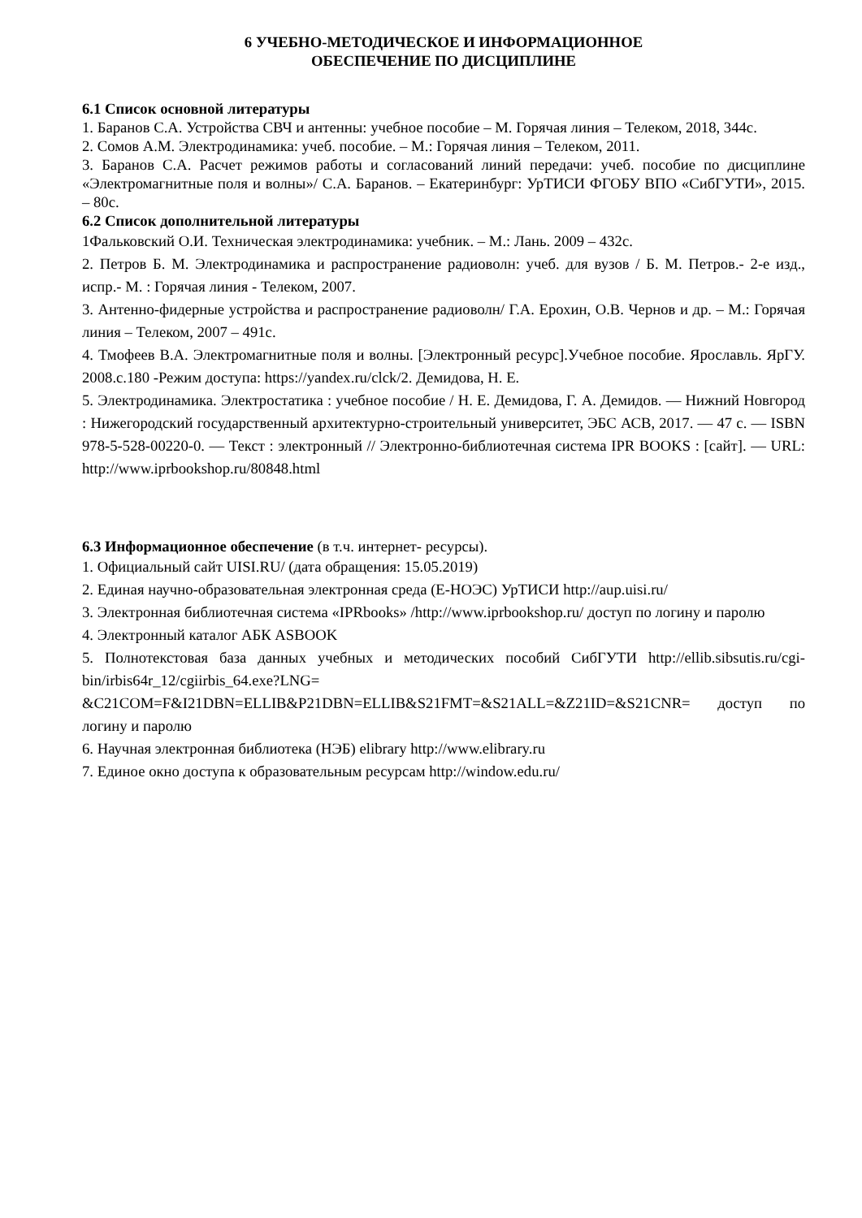6 УЧЕБНО-МЕТОДИЧЕСКОЕ И ИНФОРМАЦИОННОЕ
ОБЕСПЕЧЕНИЕ ПО ДИСЦИПЛИНЕ
6.1 Список основной литературы
1. Баранов С.А. Устройства СВЧ и антенны: учебное пособие – М. Горячая линия – Телеком, 2018, 344с.
2. Сомов А.М. Электродинамика: учеб. пособие. – М.: Горячая линия – Телеком, 2011.
3. Баранов С.А. Расчет режимов работы и согласований линий передачи: учеб. пособие по дисциплине «Электромагнитные поля и волны»/ С.А. Баранов. – Екатеринбург: УрТИСИ ФГОБУ ВПО «СибГУТИ», 2015. – 80с.
6.2 Список дополнительной литературы
1Фальковский О.И. Техническая электродинамика: учебник. – М.: Лань. 2009 – 432с.
2. Петров Б. М. Электродинамика и распространение радиоволн: учеб. для вузов / Б. М. Петров.- 2-е изд., испр.- М. : Горячая линия - Телеком, 2007.
3. Антенно-фидерные устройства и распространение радиоволн/ Г.А. Ерохин, О.В. Чернов и др. – М.: Горячая линия – Телеком, 2007 – 491с.
4. Тмофеев В.А. Электромагнитные поля и волны. [Электронный ресурс].Учебное пособие. Ярославль. ЯрГУ. 2008.с.180 -Режим доступа: https://yandex.ru/clck/2. Демидова, Н. Е.
5. Электродинамика. Электростатика : учебное пособие / Н. Е. Демидова, Г. А. Демидов. — Нижний Новгород : Нижегородский государственный архитектурно-строительный университет, ЭБС АСВ, 2017. — 47 c. — ISBN 978-5-528-00220-0. — Текст : электронный // Электронно-библиотечная система IPR BOOKS : [сайт]. — URL: http://www.iprbookshop.ru/80848.html
6.3 Информационное обеспечение (в т.ч. интернет- ресурсы).
1. Официальный сайт UISI.RU/ (дата обращения: 15.05.2019)
2. Единая научно-образовательная электронная среда (Е-НОЭС) УрТИСИ http://aup.uisi.ru/
3. Электронная библиотечная система «IPRbooks» /http://www.iprbookshop.ru/ доступ по логину и паролю
4. Электронный каталог АБК ASBOOK
5. Полнотекстовая база данных учебных и методических пособий СибГУТИ http://ellib.sibsutis.ru/cgi-bin/irbis64r_12/cgiirbis_64.exe?LNG= &C21COM=F&I21DBN=ELLIB&P21DBN=ELLIB&S21FMT=&S21ALL=&Z21ID=&S21CNR= доступ по логину и паролю
6. Научная электронная библиотека (НЭБ) elibrary http://www.elibrary.ru
7. Единое окно доступа к образовательным ресурсам http://window.edu.ru/